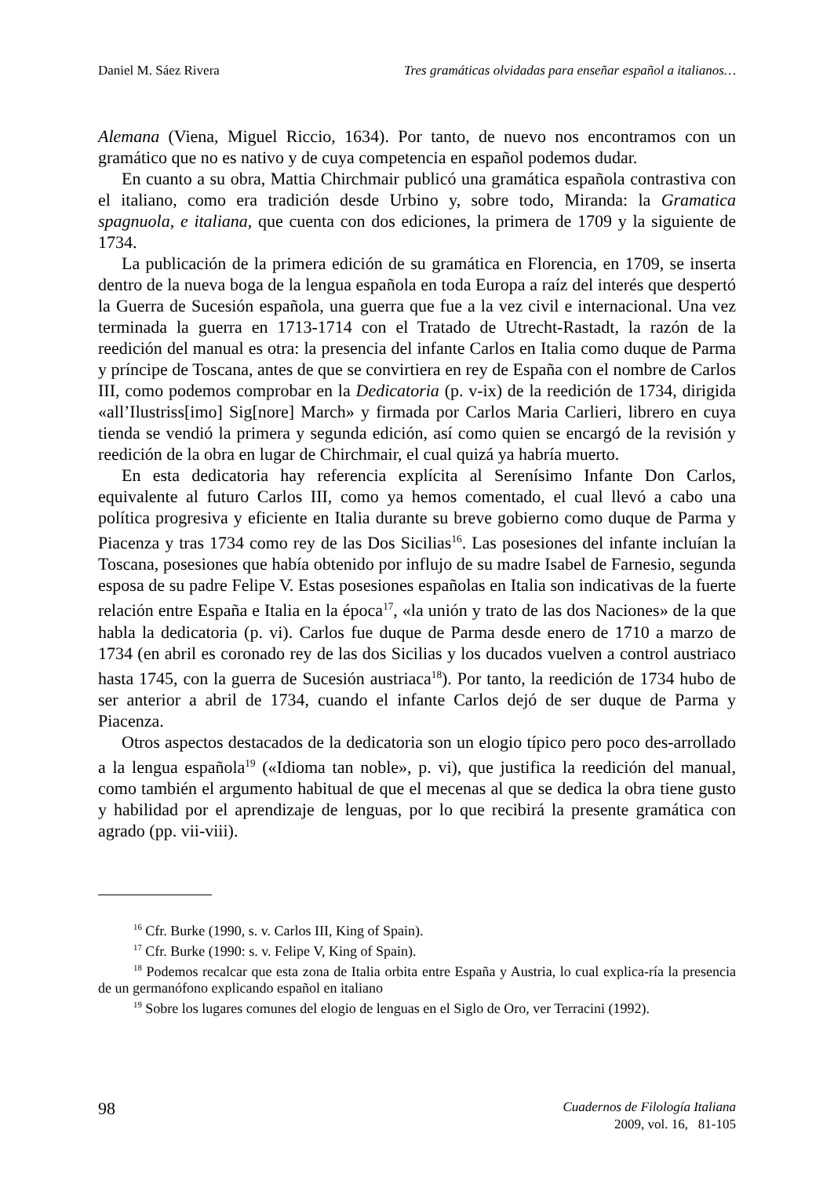Daniel M. Sáez Rivera Tres gramáticas olvidadas para enseñar español a italianos…
Alemana (Viena, Miguel Riccio, 1634). Por tanto, de nuevo nos encontramos con un gramático que no es nativo y de cuya competencia en español podemos dudar.
En cuanto a su obra, Mattia Chirchmair publicó una gramática española contrastiva con el italiano, como era tradición desde Urbino y, sobre todo, Miranda: la Gramatica spagnuola, e italiana, que cuenta con dos ediciones, la primera de 1709 y la siguiente de 1734.
La publicación de la primera edición de su gramática en Florencia, en 1709, se inserta dentro de la nueva boga de la lengua española en toda Europa a raíz del interés que despertó la Guerra de Sucesión española, una guerra que fue a la vez civil e internacional. Una vez terminada la guerra en 1713-1714 con el Tratado de Utrecht-Rastadt, la razón de la reedición del manual es otra: la presencia del infante Carlos en Italia como duque de Parma y príncipe de Toscana, antes de que se convirtiera en rey de España con el nombre de Carlos III, como podemos comprobar en la Dedicatoria (p. v-ix) de la reedición de 1734, dirigida «all’Ilustriss[imo] Sig[nore] March» y firmada por Carlos Maria Carlieri, librero en cuya tienda se vendió la primera y segunda edición, así como quien se encargó de la revisión y reedición de la obra en lugar de Chirchmair, el cual quizá ya habría muerto.
En esta dedicatoria hay referencia explícita al Serenísimo Infante Don Carlos, equivalente al futuro Carlos III, como ya hemos comentado, el cual llevó a cabo una política progresiva y eficiente en Italia durante su breve gobierno como duque de Parma y Piacenza y tras 1734 como rey de las Dos Sicilias<sup>16</sup>. Las posesiones del infante incluían la Toscana, posesiones que había obtenido por influjo de su madre Isabel de Farnesio, segunda esposa de su padre Felipe V. Estas posesiones españolas en Italia son indicativas de la fuerte relación entre España e Italia en la época<sup>17</sup>, «la unión y trato de las dos Naciones» de la que habla la dedicatoria (p. vi). Carlos fue duque de Parma desde enero de 1710 a marzo de 1734 (en abril es coronado rey de las dos Sicilias y los ducados vuelven a control austriaco hasta 1745, con la guerra de Sucesión austriaca<sup>18</sup>). Por tanto, la reedición de 1734 hubo de ser anterior a abril de 1734, cuando el infante Carlos dejó de ser duque de Parma y Piacenza.
Otros aspectos destacados de la dedicatoria son un elogio típico pero poco des-arrollado a la lengua española<sup>19</sup> («Idioma tan noble», p. vi), que justifica la reedición del manual, como también el argumento habitual de que el mecenas al que se dedica la obra tiene gusto y habilidad por el aprendizaje de lenguas, por lo que recibirá la presente gramática con agrado (pp. vii-viii).
<sup>16</sup> Cfr. Burke (1990, s. v. Carlos III, King of Spain).
<sup>17</sup> Cfr. Burke (1990: s. v. Felipe V, King of Spain).
<sup>18</sup> Podemos recalcar que esta zona de Italia orbita entre España y Austria, lo cual explica-ría la presencia de un germanófono explicando español en italiano
<sup>19</sup> Sobre los lugares comunes del elogio de lenguas en el Siglo de Oro, ver Terracini (1992).
98
Cuadernos de Filología Italiana
2009, vol. 16, 81-105